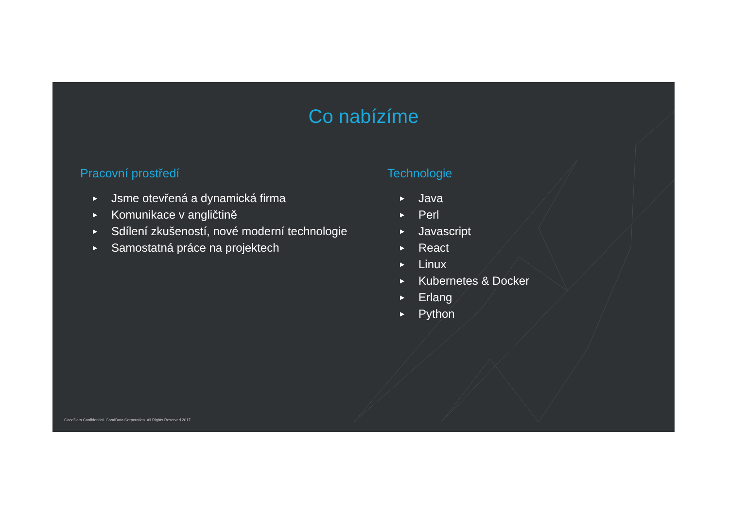Co nabízíme
Pracovní prostředí
▶ Jsme otevřená a dynamická firma
▶ Komunikace v angličtině
▶ Sdílení zkušeností, nové moderní technologie
▶ Samostatná práce na projektech
Technologie
▶ Java
▶ Perl
▶ Javascript
▶ React
▶ Linux
▶ Kubernetes & Docker
▶ Erlang
▶ Python
GoodData Confidential. GoodData Corporation. All Rights Reserved 2017